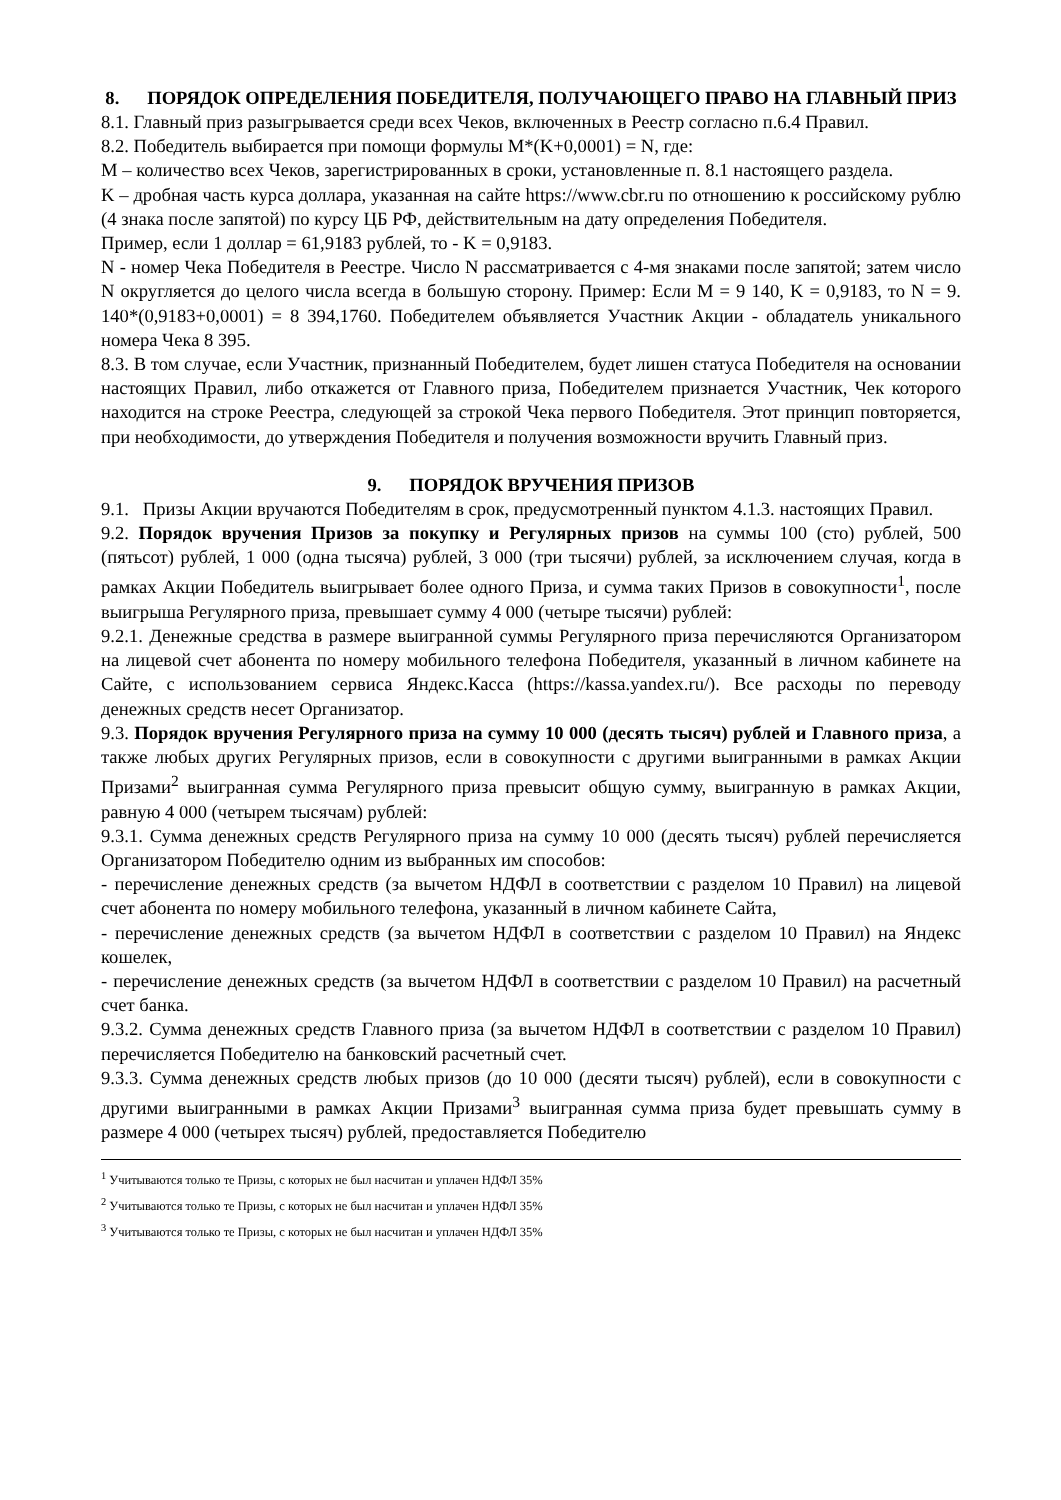8. ПОРЯДОК ОПРЕДЕЛЕНИЯ ПОБЕДИТЕЛЯ, ПОЛУЧАЮЩЕГО ПРАВО НА ГЛАВНЫЙ ПРИЗ
8.1. Главный приз разыгрывается среди всех Чеков, включенных в Реестр согласно п.6.4 Правил.
8.2. Победитель выбирается при помощи формулы M*(K+0,0001) = N, где:
M – количество всех Чеков, зарегистрированных в сроки, установленные п. 8.1 настоящего раздела.
K – дробная часть курса доллара, указанная на сайте https://www.cbr.ru по отношению к российскому рублю (4 знака после запятой) по курсу ЦБ РФ, действительным на дату определения Победителя.
Пример, если 1 доллар = 61,9183 рублей, то - K = 0,9183.
N - номер Чека Победителя в Реестре. Число N рассматривается с 4-мя знаками после запятой; затем число N округляется до целого числа всегда в большую сторону. Пример: Если M = 9 140, K = 0,9183, то N = 9. 140*(0,9183+0,0001) = 8 394,1760. Победителем объявляется Участник Акции - обладатель уникального номера Чека 8 395.
8.3. В том случае, если Участник, признанный Победителем, будет лишен статуса Победителя на основании настоящих Правил, либо откажется от Главного приза, Победителем признается Участник, Чек которого находится на строке Реестра, следующей за строкой Чека первого Победителя. Этот принцип повторяется, при необходимости, до утверждения Победителя и получения возможности вручить Главный приз.
9. ПОРЯДОК ВРУЧЕНИЯ ПРИЗОВ
9.1. Призы Акции вручаются Победителям в срок, предусмотренный пунктом 4.1.3. настоящих Правил.
9.2. Порядок вручения Призов за покупку и Регулярных призов на суммы 100 (сто) рублей, 500 (пятьсот) рублей, 1 000 (одна тысяча) рублей, 3 000 (три тысячи) рублей, за исключением случая, когда в рамках Акции Победитель выигрывает более одного Приза, и сумма таких Призов в совокупности<sup>1</sup>, после выигрыша Регулярного приза, превышает сумму 4 000 (четыре тысячи) рублей:
9.2.1. Денежные средства в размере выигранной суммы Регулярного приза перечисляются Организатором на лицевой счет абонента по номеру мобильного телефона Победителя, указанный в личном кабинете на Сайте, с использованием сервиса Яндекс.Касса (https://kassa.yandex.ru/). Все расходы по переводу денежных средств несет Организатор.
9.3. Порядок вручения Регулярного приза на сумму 10 000 (десять тысяч) рублей и Главного приза, а также любых других Регулярных призов, если в совокупности с другими выигранными в рамках Акции Призами<sup>2</sup> выигранная сумма Регулярного приза превысит общую сумму, выигранную в рамках Акции, равную 4 000 (четырем тысячам) рублей:
9.3.1. Сумма денежных средств Регулярного приза на сумму 10 000 (десять тысяч) рублей перечисляется Организатором Победителю одним из выбранных им способов:
- перечисление денежных средств (за вычетом НДФЛ в соответствии с разделом 10 Правил) на лицевой счет абонента по номеру мобильного телефона, указанный в личном кабинете Сайта,
- перечисление денежных средств (за вычетом НДФЛ в соответствии с разделом 10 Правил) на Яндекс кошелек,
- перечисление денежных средств (за вычетом НДФЛ в соответствии с разделом 10 Правил) на расчетный счет банка.
9.3.2. Сумма денежных средств Главного приза (за вычетом НДФЛ в соответствии с разделом 10 Правил) перечисляется Победителю на банковский расчетный счет.
9.3.3. Сумма денежных средств любых призов (до 10 000 (десяти тысяч) рублей), если в совокупности с другими выигранными в рамках Акции Призами<sup>3</sup> выигранная сумма приза будет превышать сумму в размере 4 000 (четырех тысяч) рублей, предоставляется Победителю
<sup>1</sup> Учитываются только те Призы, с которых не был насчитан и уплачен НДФЛ 35%
<sup>2</sup> Учитываются только те Призы, с которых не был насчитан и уплачен НДФЛ 35%
<sup>3</sup> Учитываются только те Призы, с которых не был насчитан и уплачен НДФЛ 35%